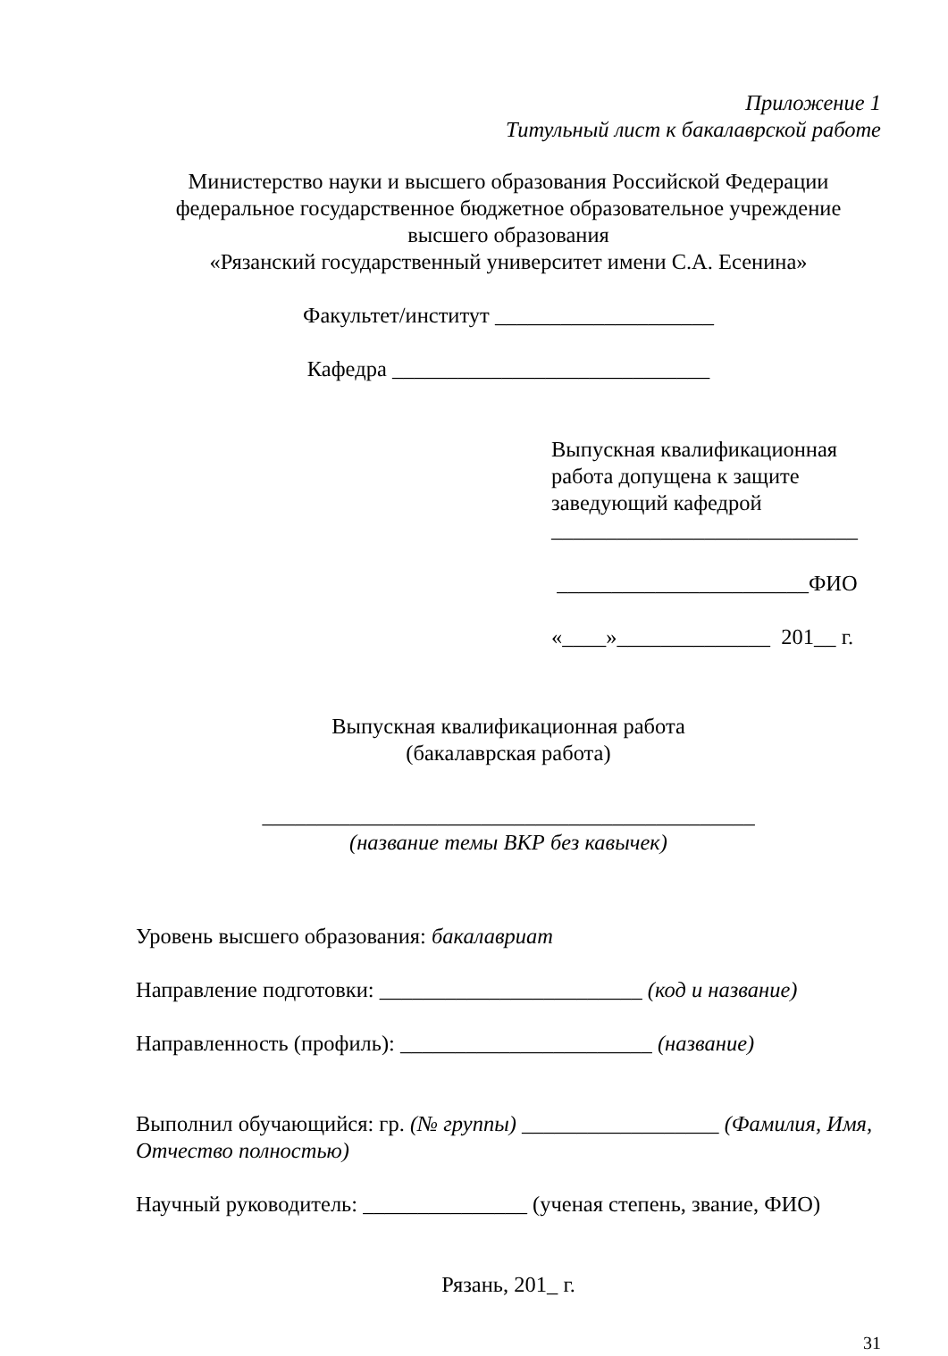Приложение 1
Титульный лист к бакалаврской работе
Министерство науки и высшего образования Российской Федерации
федеральное государственное бюджетное образовательное учреждение
высшего образования
«Рязанский государственный университет имени С.А. Есенина»
Факультет/институт ____________________
Кафедра _____________________________
Выпускная квалификационная
работа допущена к защите
заведующий кафедрой
____________________________
_______________________ФИО
«____»______________ 201__ г.
Выпускная квалификационная работа
(бакалаврская работа)
_____________________________________________
(название темы ВКР без кавычек)
Уровень высшего образования: бакалавриат
Направление подготовки: ________________________ (код и название)
Направленность (профиль): _______________________ (название)
Выполнил обучающийся: гр. (№ группы) __________________ (Фамилия, Имя, Отчество полностью)
Научный руководитель: _______________ (ученая степень, звание, ФИО)
Рязань, 201_ г.
31